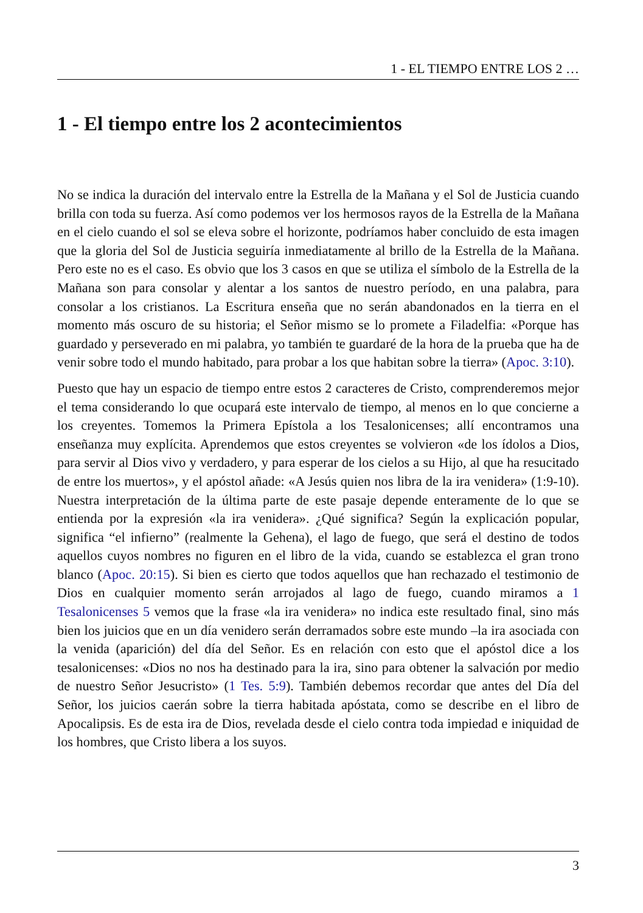1 - EL TIEMPO ENTRE LOS 2 …
1 - El tiempo entre los 2 acontecimientos
No se indica la duración del intervalo entre la Estrella de la Mañana y el Sol de Justicia cuando brilla con toda su fuerza. Así como podemos ver los hermosos rayos de la Estrella de la Mañana en el cielo cuando el sol se eleva sobre el horizonte, podríamos haber concluido de esta imagen que la gloria del Sol de Justicia seguiría inmediatamente al brillo de la Estrella de la Mañana. Pero este no es el caso. Es obvio que los 3 casos en que se utiliza el símbolo de la Estrella de la Mañana son para consolar y alentar a los santos de nuestro período, en una palabra, para consolar a los cristianos. La Escritura enseña que no serán abandonados en la tierra en el momento más oscuro de su historia; el Señor mismo se lo promete a Filadelfia: «Porque has guardado y perseverado en mi palabra, yo también te guardaré de la hora de la prueba que ha de venir sobre todo el mundo habitado, para probar a los que habitan sobre la tierra» (Apoc. 3:10).
Puesto que hay un espacio de tiempo entre estos 2 caracteres de Cristo, comprenderemos mejor el tema considerando lo que ocupará este intervalo de tiempo, al menos en lo que concierne a los creyentes. Tomemos la Primera Epístola a los Tesalonicenses; allí encontramos una enseñanza muy explícita. Aprendemos que estos creyentes se volvieron «de los ídolos a Dios, para servir al Dios vivo y verdadero, y para esperar de los cielos a su Hijo, al que ha resucitado de entre los muertos», y el apóstol añade: «A Jesús quien nos libra de la ira venidera» (1:9-10). Nuestra interpretación de la última parte de este pasaje depende enteramente de lo que se entienda por la expresión «la ira venidera». ¿Qué significa? Según la explicación popular, significa “el infierno” (realmente la Gehena), el lago de fuego, que será el destino de todos aquellos cuyos nombres no figuren en el libro de la vida, cuando se establezca el gran trono blanco (Apoc. 20:15). Si bien es cierto que todos aquellos que han rechazado el testimonio de Dios en cualquier momento serán arrojados al lago de fuego, cuando miramos a 1 Tesalonicenses 5 vemos que la frase «la ira venidera» no indica este resultado final, sino más bien los juicios que en un día venidero serán derramados sobre este mundo –la ira asociada con la venida (aparición) del día del Señor. Es en relación con esto que el apóstol dice a los tesalonicenses: «Dios no nos ha destinado para la ira, sino para obtener la salvación por medio de nuestro Señor Jesucristo» (1 Tes. 5:9). También debemos recordar que antes del Día del Señor, los juicios caerán sobre la tierra habitada apóstata, como se describe en el libro de Apocalipsis. Es de esta ira de Dios, revelada desde el cielo contra toda impiedad e iniquidad de los hombres, que Cristo libera a los suyos.
3